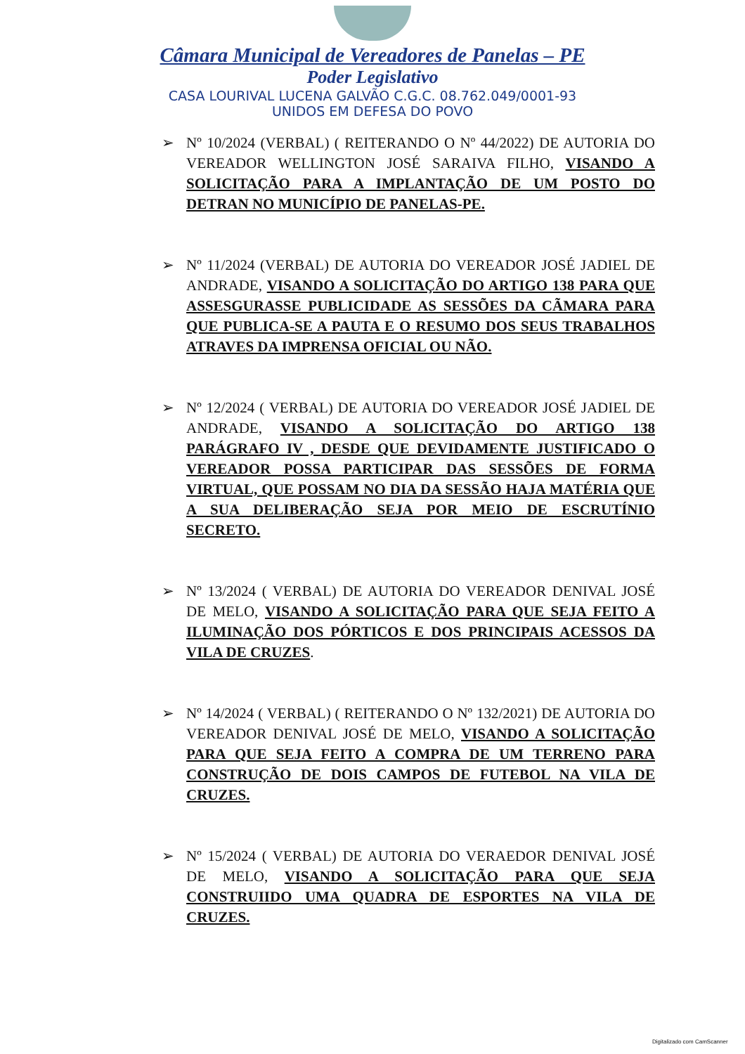Câmara Municipal de Vereadores de Panelas – PE
Poder Legislativo
CASA LOURIVAL LUCENA GALVÃO C.G.C. 08.762.049/0001-93
UNIDOS EM DEFESA DO POVO
➢ Nº 10/2024 (VERBAL) ( REITERANDO O Nº 44/2022) DE AUTORIA DO VEREADOR WELLINGTON JOSÉ SARAIVA FILHO, VISANDO A SOLICITAÇÃO PARA A IMPLANTAÇÃO DE UM POSTO DO DETRAN NO MUNICÍPIO DE PANELAS-PE.
➢ Nº 11/2024 (VERBAL) DE AUTORIA DO VEREADOR JOSÉ JADIEL DE ANDRADE, VISANDO A SOLICITAÇÃO DO ARTIGO 138 PARA QUE ASSESGURASSE PUBLICIDADE AS SESSÕES DA CÃMARA PARA QUE PUBLICA-SE A PAUTA E O RESUMO DOS SEUS TRABALHOS ATRAVES DA IMPRENSA OFICIAL OU NÃO.
➢ Nº 12/2024 ( VERBAL) DE AUTORIA DO VEREADOR JOSÉ JADIEL DE ANDRADE, VISANDO A SOLICITAÇÃO DO ARTIGO 138 PARÁGRAFO IV , DESDE QUE DEVIDAMENTE JUSTIFICADO O VEREADOR POSSA PARTICIPAR DAS SESSÕES DE FORMA VIRTUAL, QUE POSSAM NO DIA DA SESSÃO HAJA MATÉRIA QUE A SUA DELIBERAÇÃO SEJA POR MEIO DE ESCRUTÍNIO SECRETO.
➢ Nº 13/2024 ( VERBAL) DE AUTORIA DO VEREADOR DENIVAL JOSÉ DE MELO, VISANDO A SOLICITAÇÃO PARA QUE SEJA FEITO A ILUMINAÇÃO DOS PÓRTICOS E DOS PRINCIPAIS ACESSOS DA VILA DE CRUZES.
➢ Nº 14/2024 ( VERBAL) ( REITERANDO O Nº 132/2021) DE AUTORIA DO VEREADOR DENIVAL JOSÉ DE MELO, VISANDO A SOLICITAÇÃO PARA QUE SEJA FEITO A COMPRA DE UM TERRENO PARA CONSTRUÇÃO DE DOIS CAMPOS DE FUTEBOL NA VILA DE CRUZES.
➢ Nº 15/2024 ( VERBAL) DE AUTORIA DO VERAEDOR DENIVAL JOSÉ DE MELO, VISANDO A SOLICITAÇÃO PARA QUE SEJA CONSTRUIIDO UMA QUADRA DE ESPORTES NA VILA DE CRUZES.
Digitalizado com CamScanner